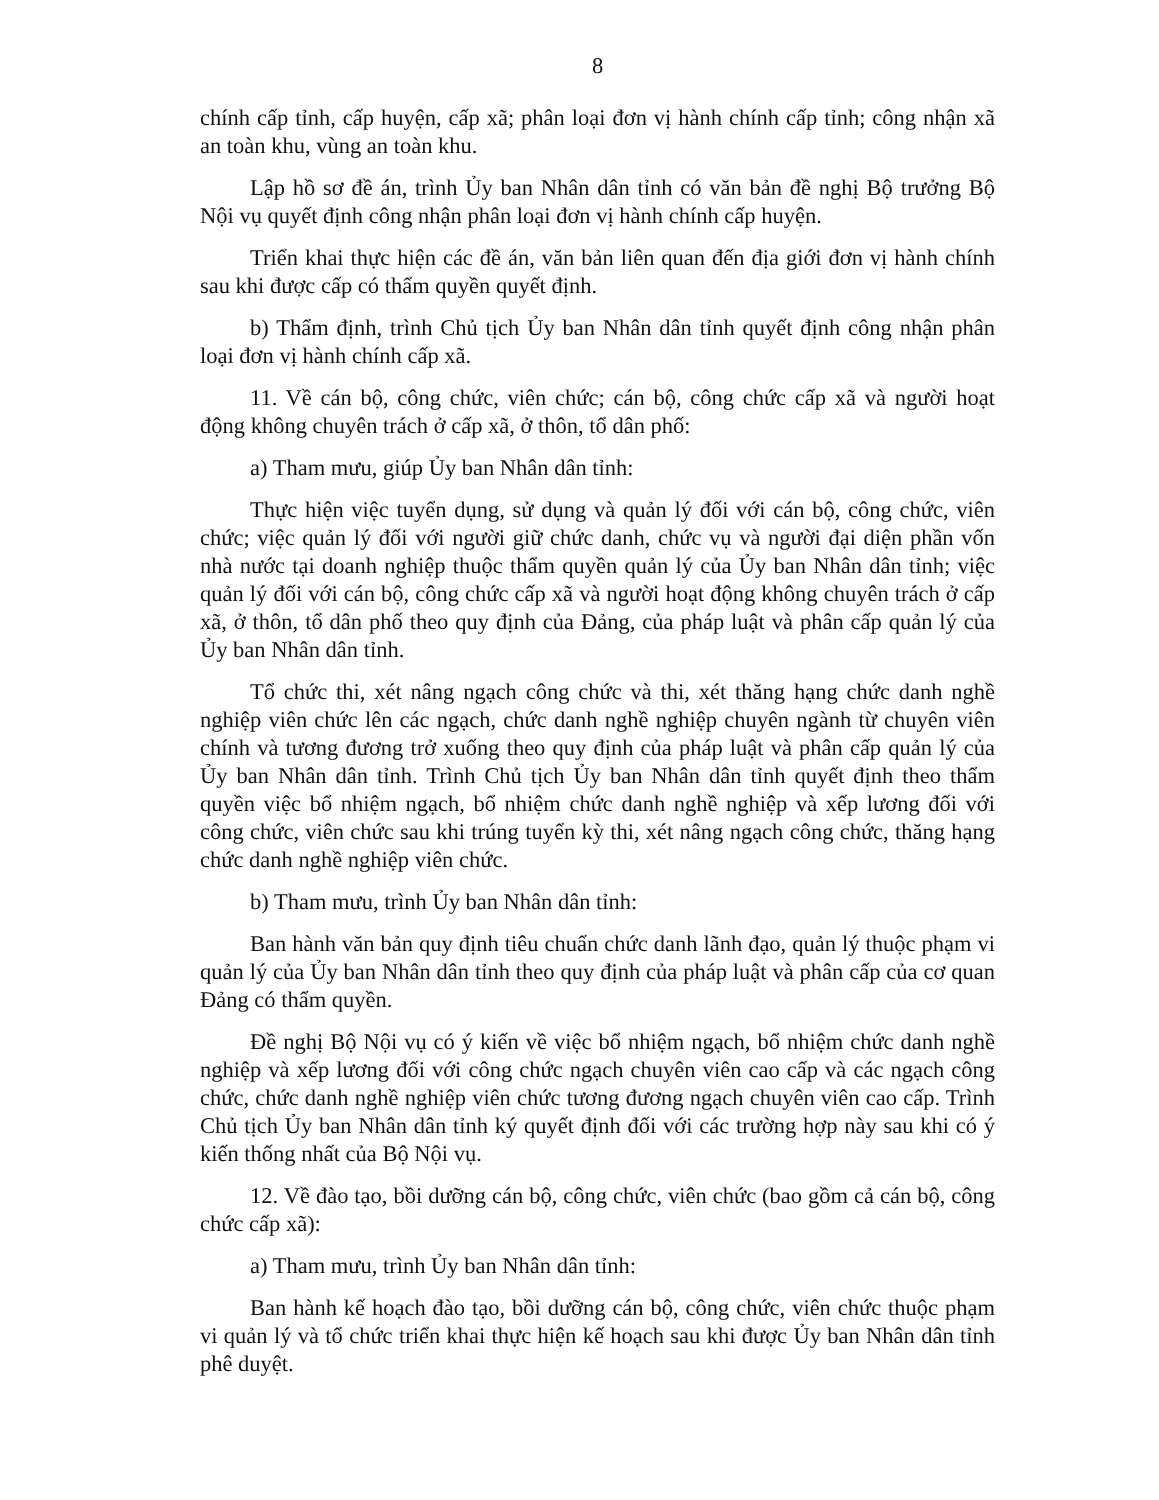8
chính cấp tỉnh, cấp huyện, cấp xã; phân loại đơn vị hành chính cấp tỉnh; công nhận xã an toàn khu, vùng an toàn khu.
Lập hồ sơ đề án, trình Ủy ban Nhân dân tỉnh có văn bản đề nghị Bộ trưởng Bộ Nội vụ quyết định công nhận phân loại đơn vị hành chính cấp huyện.
Triển khai thực hiện các đề án, văn bản liên quan đến địa giới đơn vị hành chính sau khi được cấp có thẩm quyền quyết định.
b) Thẩm định, trình Chủ tịch Ủy ban Nhân dân tỉnh quyết định công nhận phân loại đơn vị hành chính cấp xã.
11. Về cán bộ, công chức, viên chức; cán bộ, công chức cấp xã và người hoạt động không chuyên trách ở cấp xã, ở thôn, tổ dân phố:
a) Tham mưu, giúp Ủy ban Nhân dân tỉnh:
Thực hiện việc tuyển dụng, sử dụng và quản lý đối với cán bộ, công chức, viên chức; việc quản lý đối với người giữ chức danh, chức vụ và người đại diện phần vốn nhà nước tại doanh nghiệp thuộc thẩm quyền quản lý của Ủy ban Nhân dân tỉnh; việc quản lý đối với cán bộ, công chức cấp xã và người hoạt động không chuyên trách ở cấp xã, ở thôn, tổ dân phố theo quy định của Đảng, của pháp luật và phân cấp quản lý của Ủy ban Nhân dân tỉnh.
Tổ chức thi, xét nâng ngạch công chức và thi, xét thăng hạng chức danh nghề nghiệp viên chức lên các ngạch, chức danh nghề nghiệp chuyên ngành từ chuyên viên chính và tương đương trở xuống theo quy định của pháp luật và phân cấp quản lý của Ủy ban Nhân dân tỉnh. Trình Chủ tịch Ủy ban Nhân dân tỉnh quyết định theo thẩm quyền việc bổ nhiệm ngạch, bổ nhiệm chức danh nghề nghiệp và xếp lương đối với công chức, viên chức sau khi trúng tuyển kỳ thi, xét nâng ngạch công chức, thăng hạng chức danh nghề nghiệp viên chức.
b) Tham mưu, trình Ủy ban Nhân dân tỉnh:
Ban hành văn bản quy định tiêu chuẩn chức danh lãnh đạo, quản lý thuộc phạm vi quản lý của Ủy ban Nhân dân tỉnh theo quy định của pháp luật và phân cấp của cơ quan Đảng có thẩm quyền.
Đề nghị Bộ Nội vụ có ý kiến về việc bổ nhiệm ngạch, bổ nhiệm chức danh nghề nghiệp và xếp lương đối với công chức ngạch chuyên viên cao cấp và các ngạch công chức, chức danh nghề nghiệp viên chức tương đương ngạch chuyên viên cao cấp. Trình Chủ tịch Ủy ban Nhân dân tỉnh ký quyết định đối với các trường hợp này sau khi có ý kiến thống nhất của Bộ Nội vụ.
12. Về đào tạo, bồi dưỡng cán bộ, công chức, viên chức (bao gồm cả cán bộ, công chức cấp xã):
a) Tham mưu, trình Ủy ban Nhân dân tỉnh:
Ban hành kế hoạch đào tạo, bồi dưỡng cán bộ, công chức, viên chức thuộc phạm vi quản lý và tổ chức triển khai thực hiện kế hoạch sau khi được Ủy ban Nhân dân tỉnh phê duyệt.